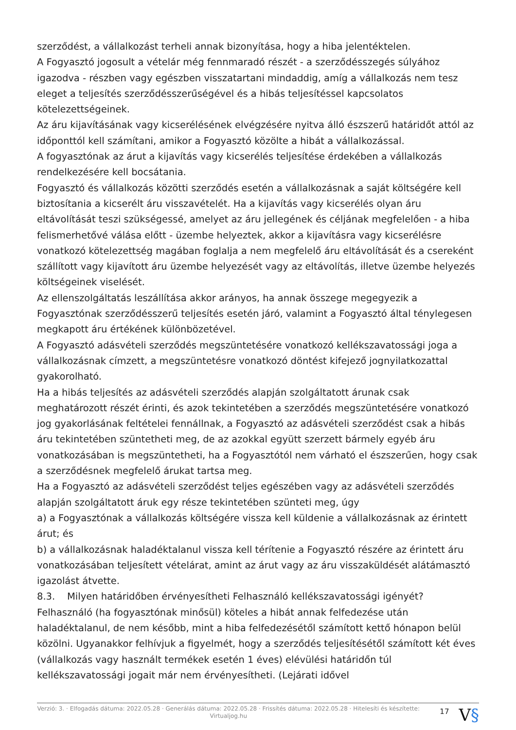szerződést, a vállalkozást terheli annak bizonyítása, hogy a hiba jelentéktelen.
A Fogyasztó jogosult a vételár még fennmaradó részét - a szerződésszegés súlyához igazodva - részben vagy egészben visszatartani mindaddig, amíg a vállalkozás nem tesz eleget a teljesítés szerződésszerűségével és a hibás teljesítéssel kapcsolatos kötelezettségeinek.
Az áru kijavításának vagy kicserélésének elvégzésére nyitva álló észszerű határidőt attól az időponttól kell számítani, amikor a Fogyasztó közölte a hibát a vállalkozással.
A fogyasztónak az árut a kijavítás vagy kicserélés teljesítése érdekében a vállalkozás rendelkezésére kell bocsátania.
Fogyasztó és vállalkozás közötti szerződés esetén a vállalkozásnak a saját költségére kell biztosítania a kicserélt áru visszavételét. Ha a kijavítás vagy kicserélés olyan áru eltávolítását teszi szükségessé, amelyet az áru jellegének és céljának megfelelően - a hiba felismerhetővé válása előtt - üzembe helyeztek, akkor a kijavításra vagy kicserélésre vonatkozó kötelezettség magában foglalja a nem megfelelő áru eltávolítását és a csereként szállított vagy kijavított áru üzembe helyezését vagy az eltávolítás, illetve üzembe helyezés költségeinek viselését.
Az ellenszolgáltatás leszállítása akkor arányos, ha annak összege megegyezik a Fogyasztónak szerződésszerű teljesítés esetén járó, valamint a Fogyasztó által ténylegesen megkapott áru értékének különbözetével.
A Fogyasztó adásvételi szerződés megszüntetésére vonatkozó kellékszavatossági joga a vállalkozásnak címzett, a megszüntetésre vonatkozó döntést kifejező jognyilatkozattal gyakorolható.
Ha a hibás teljesítés az adásvételi szerződés alapján szolgáltatott árunak csak meghatározott részét érinti, és azok tekintetében a szerződés megszüntetésére vonatkozó jog gyakorlásának feltételei fennállnak, a Fogyasztó az adásvételi szerződést csak a hibás áru tekintetében szüntetheti meg, de az azokkal együtt szerzett bármely egyéb áru vonatkozásában is megszüntetheti, ha a Fogyasztótól nem várható el észszerűen, hogy csak a szerződésnek megfelelő árukat tartsa meg.
Ha a Fogyasztó az adásvételi szerződést teljes egészében vagy az adásvételi szerződés alapján szolgáltatott áruk egy része tekintetében szünteti meg, úgy
a) a Fogyasztónak a vállalkozás költségére vissza kell küldenie a vállalkozásnak az érintett árut; és
b) a vállalkozásnak haladéktalanul vissza kell térítenie a Fogyasztó részére az érintett áru vonatkozásában teljesített vételárat, amint az árut vagy az áru visszaküldését alátámasztó igazolást átvette.
8.3. Milyen határidőben érvényesítheti Felhasználó kellékszavatossági igényét?
Felhasználó (ha fogyasztónak minősül) köteles a hibát annak felfedezése után haladéktalanul, de nem később, mint a hiba felfedezésétől számított kettő hónapon belül közölni. Ugyanakkor felhívjuk a figyelmét, hogy a szerződés teljesítésétől számított két éves (vállalkozás vagy használt termékek esetén 1 éves) elévülési határidőn túl kellékszavatossági jogait már nem érvényesítheti. (Lejárati idővel
Verzió: 3. · Elfogadás dátuma: 2022.05.28 · Generálás dátuma: 2022.05.28 · Frissítés dátuma: 2022.05.28 · Hitelesíti és készítette: Virtualjog.hu
17
V§